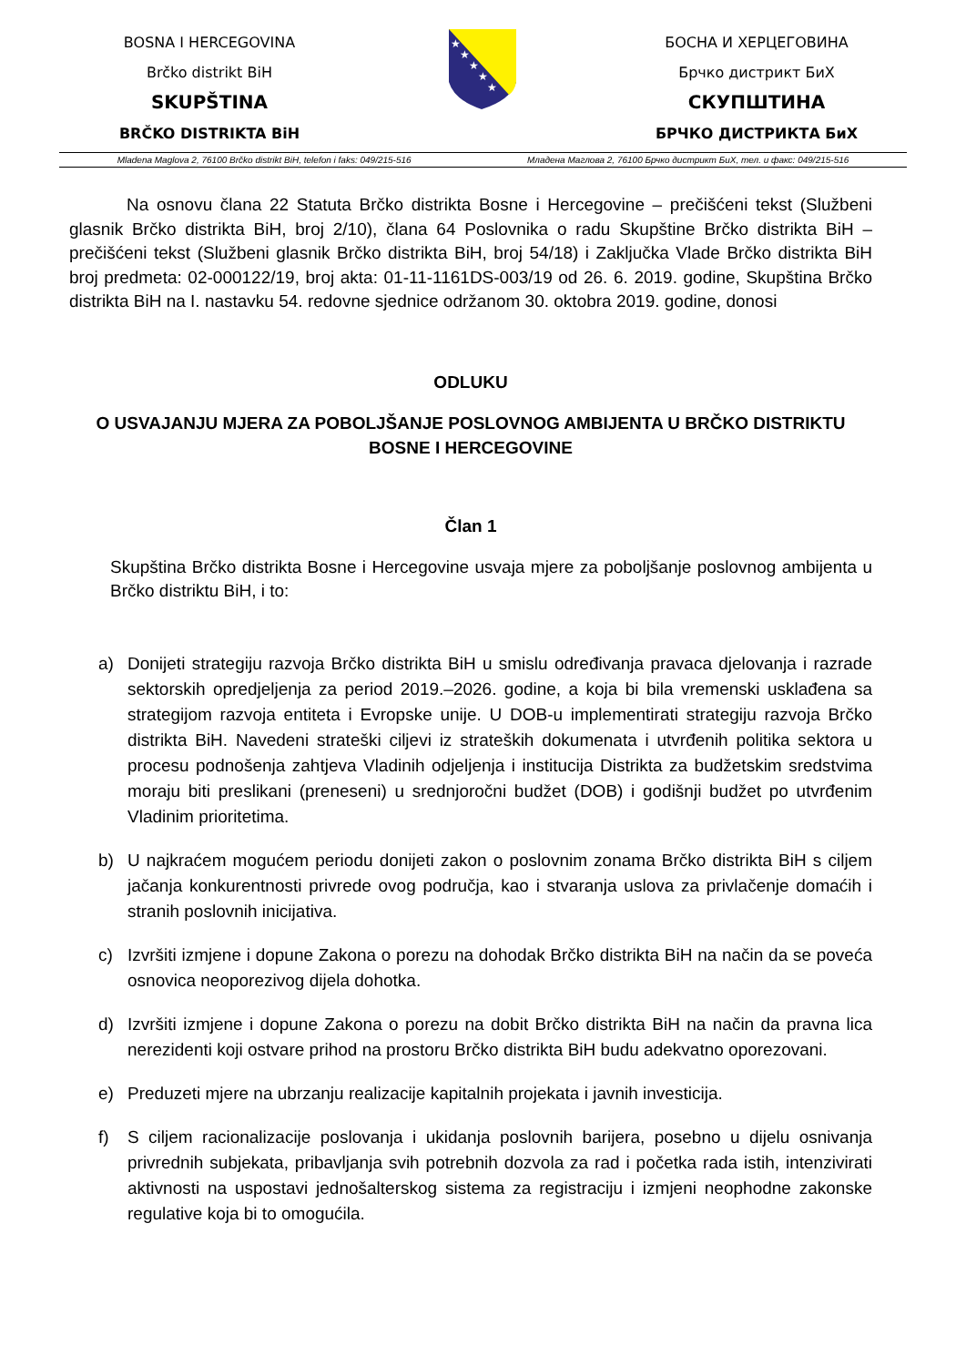BOSNA I HERCEGOVINA
Brčko distrikt BiH
SKUPŠTINA
BRČKO DISTRIKTA BiH
★
★
★
★
★
БОСНА И ХЕРЦЕГОВИНА
Брчко дистрикт БиХ
СКУПШТИНА
БРЧКО ДИСТРИКТА БиХ
Mladena Maglova 2, 76100 Brčko distrikt BiH, telefon i faks: 049/215-516 Младена Маглова 2, 76100 Брчко дистрикт БиХ, тел. и факс: 049/215-516
Na osnovu člana 22 Statuta Brčko distrikta Bosne i Hercegovine – prečišćeni tekst (Službeni glasnik Brčko distrikta BiH, broj 2/10), člana 64 Poslovnika o radu Skupštine Brčko distrikta BiH – prečišćeni tekst (Službeni glasnik Brčko distrikta BiH, broj 54/18) i Zaključka Vlade Brčko distrikta BiH broj predmeta: 02-000122/19, broj akta: 01-11-1161DS-003/19 od 26. 6. 2019. godine, Skupština Brčko distrikta BiH na I. nastavku 54. redovne sjednice održanom 30. oktobra 2019. godine, donosi
ODLUKU
O USVAJANJU MJERA ZA POBOLJŠANJE POSLOVNOG AMBIJENTA U BRČKO DISTRIKTU BOSNE I HERCEGOVINE
Član 1
Skupština Brčko distrikta Bosne i Hercegovine usvaja mjere za poboljšanje poslovnog ambijenta u Brčko distriktu BiH, i to:
a) Donijeti strategiju razvoja Brčko distrikta BiH u smislu određivanja pravaca djelovanja i razrade sektorskih opredjeljenja za period 2019.–2026. godine, a koja bi bila vremenski usklađena sa strategijom razvoja entiteta i Evropske unije. U DOB-u implementirati strategiju razvoja Brčko distrikta BiH. Navedeni strateški ciljevi iz strateških dokumenata i utvrđenih politika sektora u procesu podnošenja zahtjeva Vladinih odjeljenja i institucija Distrikta za budžetskim sredstvima moraju biti preslikani (preneseni) u srednjoročni budžet (DOB) i godišnji budžet po utvrđenim Vladinim prioritetima.
b) U najkraćem mogućem periodu donijeti zakon o poslovnim zonama Brčko distrikta BiH s ciljem jačanja konkurentnosti privrede ovog područja, kao i stvaranja uslova za privlačenje domaćih i stranih poslovnih inicijativa.
c) Izvršiti izmjene i dopune Zakona o porezu na dohodak Brčko distrikta BiH na način da se poveća osnovica neoporezivog dijela dohotka.
d) Izvršiti izmjene i dopune Zakona o porezu na dobit Brčko distrikta BiH na način da pravna lica nerezidenti koji ostvare prihod na prostoru Brčko distrikta BiH budu adekvatno oporezovani.
e) Preduzeti mjere na ubrzanju realizacije kapitalnih projekata i javnih investicija.
f) S ciljem racionalizacije poslovanja i ukidanja poslovnih barijera, posebno u dijelu osnivanja privrednih subjekata, pribavljanja svih potrebnih dozvola za rad i početka rada istih, intenzivirati aktivnosti na uspostavi jednošalterskog sistema za registraciju i izmjeni neophodne zakonske regulative koja bi to omogućila.